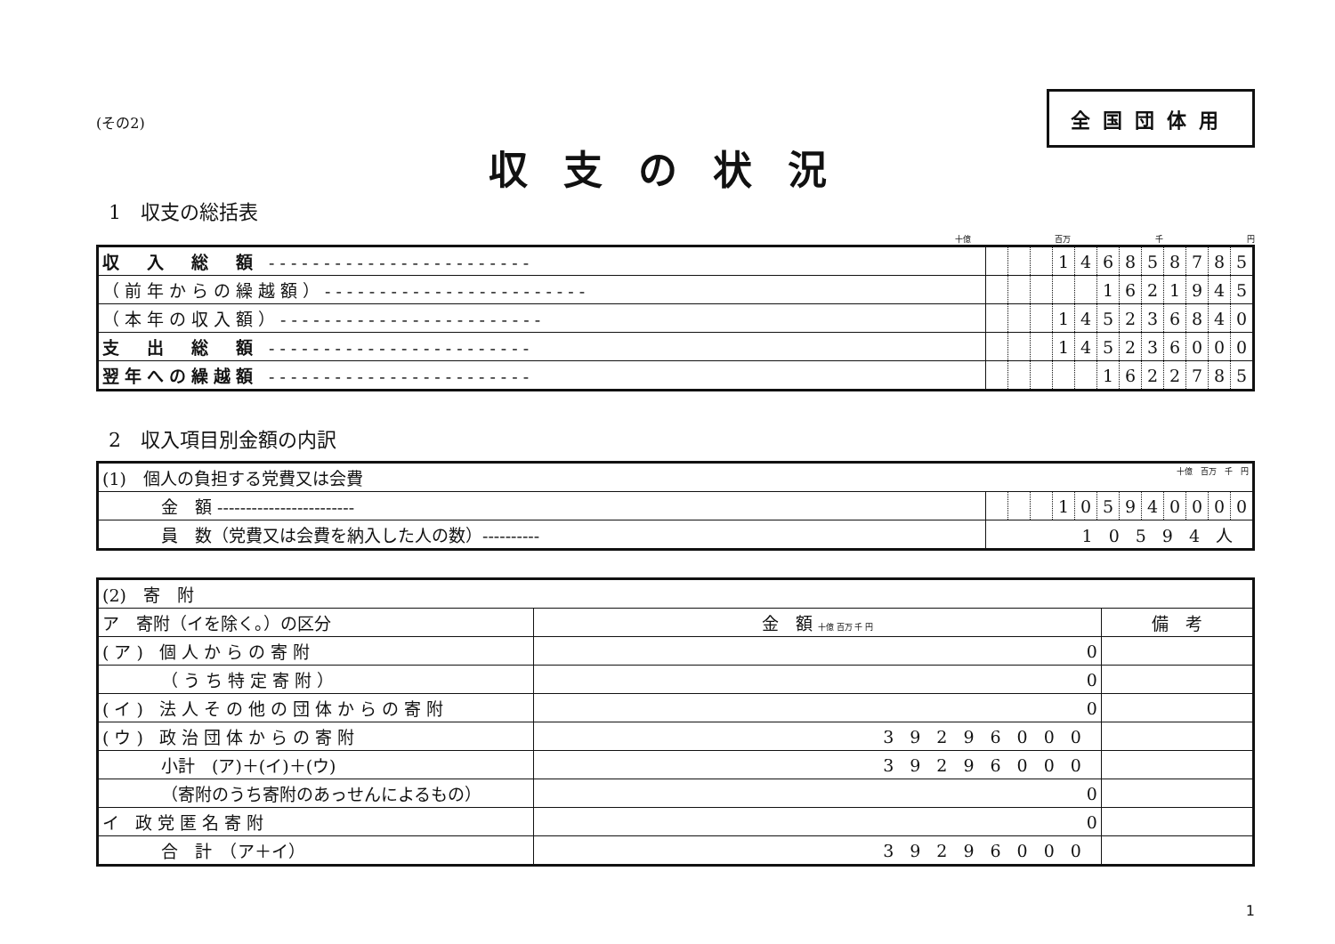(その2)
全国団体用
収支の状況
1　収支の総括表
十億 百万 千 円
| 収 入 総 額 ------------------------ | | | | 1 | 4 | 6 | 8 | 5 | 8 | 7 | 8 | 5 |
| （前年からの繰越額）------------------------ | | | | | | 1 | 6 | 2 | 1 | 9 | 4 | 5 |
| （本年の収入額）------------------------ | | | | 1 | 4 | 5 | 2 | 3 | 6 | 8 | 4 | 0 |
| 支 出 総 額 ------------------------ | | | | 1 | 4 | 5 | 2 | 3 | 6 | 0 | 0 | 0 |
| 翌年への繰越額 ------------------------ | | | | | | 1 | 6 | 2 | 2 | 7 | 8 | 5 |
2　収入項目別金額の内訳
| (1) 個人の負担する党費又は会費 十億 百万 千 円 | | | | | | | | | | | | |
| 金 額 ------------------------ | | | | 1 | 0 | 5 | 9 | 4 | 0 | 0 | 0 | 0 |
| 員 数（党費又は会費を納入した人の数）---------- | 10594人 | | | | | | | | | | | |
| (2) 寄 附 | | |
| ア 寄附（イを除く。）の区分 | 金 額 十億 百万 千 円 | 備 考 |
| (ア) 個人からの寄附 | 0 | |
| （うち特定寄附） | 0 | |
| (イ) 法人その他の団体からの寄附 | 0 | |
| (ウ) 政治団体からの寄附 | 39296000 | |
| 小計 (ア)＋(イ)＋(ウ) | 39296000 | |
| （寄附のうち寄附のあっせんによるもの） | 0 | |
| イ 政党匿名寄附 | 0 | |
| 合 計 （ア＋イ） | 39296000 | |
1